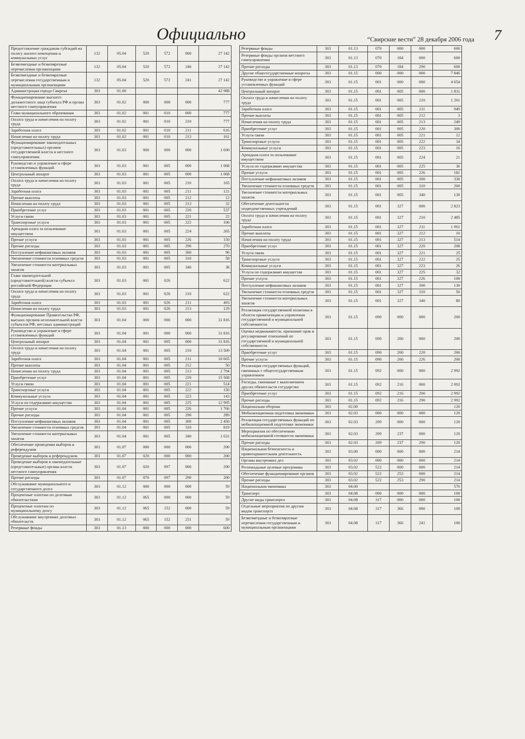Официально “Свирские вести” 28 декабря 2006 года 7
| Предоставление гражданам субсидий на оплату жилого помещения и коммунальных услуг | 132 | 05.04 | 520 | 572 | 000 | 27 142 |
| Безвозмездные и безвозвратные перечисления организациям | 132 | 05.04 | 520 | 572 | 240 | 27 142 |
| Безвозмездные и безвозвратные перечисления государственным и муниципальным организациям | 132 | 05.04 | 520 | 572 | 241 | 27 142 |
| Администрация города Свирска | 303 | 01.00 | | | | 42 988 |
| Функционирование высшего должностного лица субъекта РФ и органа местного самоуправления | 303 | 01.02 | 000 | 000 | 000 | 777 |
| Глава муниципального образования | 303 | 01.02 | 001 | 010 | 000 | 777 |
| Оплата труда и начисления на оплату труда | 303 | 01.02 | 001 | 010 | 210 | 777 |
| Заработная плата | 303 | 01.02 | 001 | 010 | 211 | 616 |
| Начисления на оплату труда | 303 | 01.02 | 001 | 010 | 213 | 161 |
| Функционирование законодательных (представительных) органов государственной власти и местного самоуправления | 303 | 01.03 | 000 | 000 | 000 | 1 690 |
| Руководство и управление в сфере установленных функций | 303 | 01.03 | 001 | 005 | 000 | 1 068 |
| Центральный аппарат | 303 | 01.03 | 001 | 005 | 000 | 1 068 |
| Оплата труда и начисления на оплату труда | 303 | 01.03 | 001 | 005 | 210 | 165 |
| Заработная плата | 303 | 01.03 | 001 | 005 | 211 | 121 |
| Прочие выплаты | 303 | 01.03 | 001 | 005 | 212 | 12 |
| Начисления на оплату труда | 303 | 01.03 | 001 | 005 | 213 | 32 |
| Приобретение услуг | 303 | 01.03 | 001 | 005 | 220 | 537 |
| Услуги связи | 303 | 01.03 | 001 | 005 | 221 | 22 |
| Транспортные услуги | 303 | 01.03 | 001 | 005 | 222 | 100 |
| Арендная плата за пользование имуществом | 303 | 01.03 | 001 | 005 | 224 | 265 |
| Прочие услуги | 303 | 01.03 | 001 | 005 | 226 | 150 |
| Прочие расходы | 303 | 01.03 | 001 | 005 | 290 | 270 |
| Поступление нефинансовых активов | 303 | 01.03 | 001 | 005 | 300 | 96 |
| Увеличение стоимости основных средств | 303 | 01.03 | 001 | 005 | 310 | 58 |
| Увеличение стоимости материальных запасов | 303 | 01.03 | 001 | 005 | 340 | 38 |
| Глава законодательной (представительной) власти субъекта российской Федерации | 303 | 01.03 | 001 | 026 | | 622 |
| Оплата труда и начисления на оплату труда | 303 | 01.03 | 001 | 026 | 210 | 622 |
| Заработная плата | 303 | 01.03 | 001 | 026 | 211 | 493 |
| Начисления на оплату труда | 303 | 01.03 | 001 | 026 | 213 | 129 |
| Функционирование Правительства РФ, высших органов исполнительной власти субъектов РФ, местных администраций | 303 | 01.04 | 000 | 000 | 000 | 31 816 |
| Руководство и управление в сфере установленных функций | 303 | 01.04 | 001 | 000 | 000 | 31 816 |
| Центральный аппарат | 303 | 01.04 | 001 | 005 | 000 | 31 816 |
| Оплата труда и начисления на оплату труда | 303 | 01.04 | 001 | 005 | 210 | 13 509 |
| Заработная плата | 303 | 01.04 | 001 | 005 | 211 | 10 665 |
| Прочие выплаты | 303 | 01.04 | 001 | 005 | 212 | 50 |
| Начисления на оплату труда | 303 | 01.04 | 001 | 005 | 213 | 2 794 |
| Приобретение услуг | 303 | 01.04 | 001 | 005 | 220 | 15 568 |
| Услуги связи | 303 | 01.04 | 001 | 005 | 221 | 514 |
| Транспортные услуги | 303 | 01.04 | 001 | 005 | 222 | 150 |
| Коммунальные услуги | 303 | 01.04 | 001 | 005 | 223 | 143 |
| Услуги по содержанию имущества | 303 | 01.04 | 001 | 005 | 225 | 12 995 |
| Прочие услуги | 303 | 01.04 | 001 | 005 | 226 | 1 766 |
| Прочие расходы | 303 | 01.04 | 001 | 005 | 290 | 289 |
| Поступление нефинансовых активов | 303 | 01.04 | 001 | 005 | 300 | 2 450 |
| Увеличение стоимости основных средств | 303 | 01.04 | 001 | 005 | 310 | 819 |
| Увеличение стоимости материальных запасов | 303 | 01.04 | 001 | 005 | 340 | 1 631 |
| Обеспечение проведения выборов и референдумов | 303 | 01.07 | 000 | 000 | 000 | 200 |
| Проведение выборов и референдумов | 303 | 01.07 | 020 | 000 | 000 | 200 |
| Проведение выборов в законодательные (представительные) органы власти местного самоуправления | 303 | 01.07 | 020 | 097 | 000 | 200 |
| Прочие расходы | 303 | 01.07 | 070 | 097 | 290 | 200 |
| Обслуживание муниципального и государственного долга | 303 | 01.12 | 000 | 000 | 000 | 59 |
| Процентные платежи по долговым обязательствам | 303 | 01.12 | 065 | 000 | 000 | 59 |
| Процентные платежи по муниципальному долгу | 303 | 01.12 | 065 | 152 | 000 | 59 |
| Обслуживание внутренних долговых обязательств | 303 | 01.12 | 065 | 152 | 231 | 59 |
| Резервные фонды | 303 | 01.13 | 000 | 000 | 000 | 600 |
| Резервные фонды | 303 | 01.13 | 070 | 000 | 000 | 600 |
| Резервные фонды органов местного самоуправления | 303 | 01.13 | 070 | 184 | 000 | 600 |
| Прочие расходы | 303 | 01.13 | 070 | 184 | 290 | 600 |
| Другие общегосударственные вопросы | 303 | 01.15 | 000 | 000 | 000 | 7 846 |
| Руководство и управление в сфере установленных функций | 303 | 01.15 | 001 | 000 | 000 | 4 654 |
| Центральный аппарат | 303 | 01.15 | 001 | 005 | 000 | 1 831 |
| Оплата труда и начисления на оплату труда | 303 | 01.15 | 001 | 005 | 210 | 1 201 |
| Заработная плата | 303 | 01.15 | 001 | 005 | 211 | 949 |
| Прочие выплаты | 303 | 01.15 | 001 | 005 | 212 | 3 |
| Начисления на оплату труда | 303 | 01.15 | 001 | 005 | 213 | 249 |
| Приобретение услуг | 303 | 01.15 | 001 | 005 | 220 | 300 |
| Услуги связи | 303 | 01.15 | 001 | 005 | 221 | 12 |
| Транспортные услуги | 303 | 01.15 | 001 | 005 | 222 | 34 |
| Коммунальные услуги | 303 | 01.15 | 001 | 005 | 223 | 16 |
| Арендная плата за пользование имуществом | 303 | 01.15 | 001 | 005 | 224 | 21 |
| Услуги по содержанию имущества | 303 | 01.15 | 001 | 005 | 225 | 36 |
| Прочие услуги | 303 | 01.15 | 001 | 005 | 226 | 181 |
| Поступление нефинансовых активов | 303 | 01.15 | 001 | 005 | 300 | 330 |
| Увеличение стоимости основных средств | 303 | 01.15 | 001 | 005 | 310 | 200 |
| Увеличение стоимости материальных запасов | 303 | 01.15 | 001 | 005 | 340 | 130 |
| Обеспечение деятельности подведомственных учреждений | 303 | 01.15 | 001 | 327 | 000 | 2 823 |
| Оплата труда и начисления на оплату труда | 303 | 01.15 | 001 | 327 | 210 | 2 485 |
| Заработная плата | 303 | 01.15 | 001 | 327 | 211 | 1 961 |
| Прочие выплаты | 303 | 01.15 | 001 | 327 | 212 | 10 |
| Начисления на оплату труда | 303 | 01.15 | 001 | 327 | 213 | 514 |
| Приобретение услуг | 303 | 01.15 | 001 | 327 | 220 | 208 |
| Услуги связи | 303 | 01.15 | 001 | 327 | 221 | 25 |
| Транспортные услуги | 303 | 01.15 | 001 | 327 | 222 | 25 |
| Коммунальные услуги | 303 | 01.15 | 001 | 327 | 223 | 26 |
| Услуги по содержанию имущества | 303 | 01.15 | 001 | 327 | 225 | 32 |
| Прочие услуги | 303 | 01.15 | 001 | 327 | 226 | 100 |
| Поступление нефинансовых активов | 303 | 01.15 | 001 | 327 | 300 | 130 |
| Увеличение стоимости основных средств | 303 | 01.15 | 001 | 327 | 310 | 50 |
| Увеличение стоимости материальных запасов | 303 | 01.15 | 001 | 327 | 340 | 80 |
| Реализация государственной политики в области приватизации и управления государственной и муниципальной собственности | 303 | 01.15 | 090 | 000 | 000 | 200 |
| Оценка недвижимости, признание прав и регулирование отношений по государственной и муниципальной собственности | 303 | 01.15 | 090 | 200 | 000 | 200 |
| Приобретение услуг | 303 | 01.15 | 090 | 200 | 220 | 200 |
| Прочие услуги | 303 | 01.15 | 090 | 200 | 226 | 200 |
| Реализация государственных функций, связанных с общегосударственным управлением | 303 | 01.15 | 092 | 000 | 000 | 2 992 |
| Расходы, связанные с выполнением других обязательств государства | 303 | 01.15 | 092 | 216 | 000 | 2 992 |
| Приобретение услуг | 303 | 01.15 | 092 | 216 | 200 | 2 992 |
| Прочие расходы | 303 | 01.15 | 092 | 216 | 290 | 2 992 |
| Национальня оборона | 303 | 02.00 | | | | 120 |
| Мобилизационная подготовка экономики | 303 | 02.03 | 000 | 000 | 000 | 120 |
| Реализация государственных функций по мобилизационной подготовке экономики | 303 | 02.03 | 209 | 000 | 000 | 120 |
| Мероприятия по обеспечению мобилизационной готовности экономики | 303 | 02.03 | 209 | 237 | 000 | 120 |
| Прочие расходы | 303 | 02.03 | 209 | 237 | 290 | 120 |
| Национальная безопасность и правоохранительная деятельность | 303 | 03.00 | 000 | 000 | 000 | 214 |
| Органы внутренних дел | 303 | 03.02 | 000 | 000 | 000 | 214 |
| Регионадьные целевые программы | 303 | 03.02 | 522 | 000 | 000 | 214 |
| Обеспечение функционирование органов | 303 | 03.02 | 522 | 253 | 000 | 214 |
| Прочие расходы | 303 | 03.02 | 522 | 253 | 290 | 214 |
| Национальная экономика | 303 | 04.00 | | | | 570 |
| Транспорт | 303 | 04.08 | 000 | 000 | 000 | 100 |
| Другие виды транспорта | 303 | 04.08 | 317 | 000 | 000 | 100 |
| Отдельные мероприятия по другим видам транспорта | 303 | 04.08 | 317 | 366 | 000 | 100 |
| Безвозмездные и безвозвратные перечисления государственным и муниципальным организациям | 303 | 04.08 | 317 | 366 | 241 | 100 |